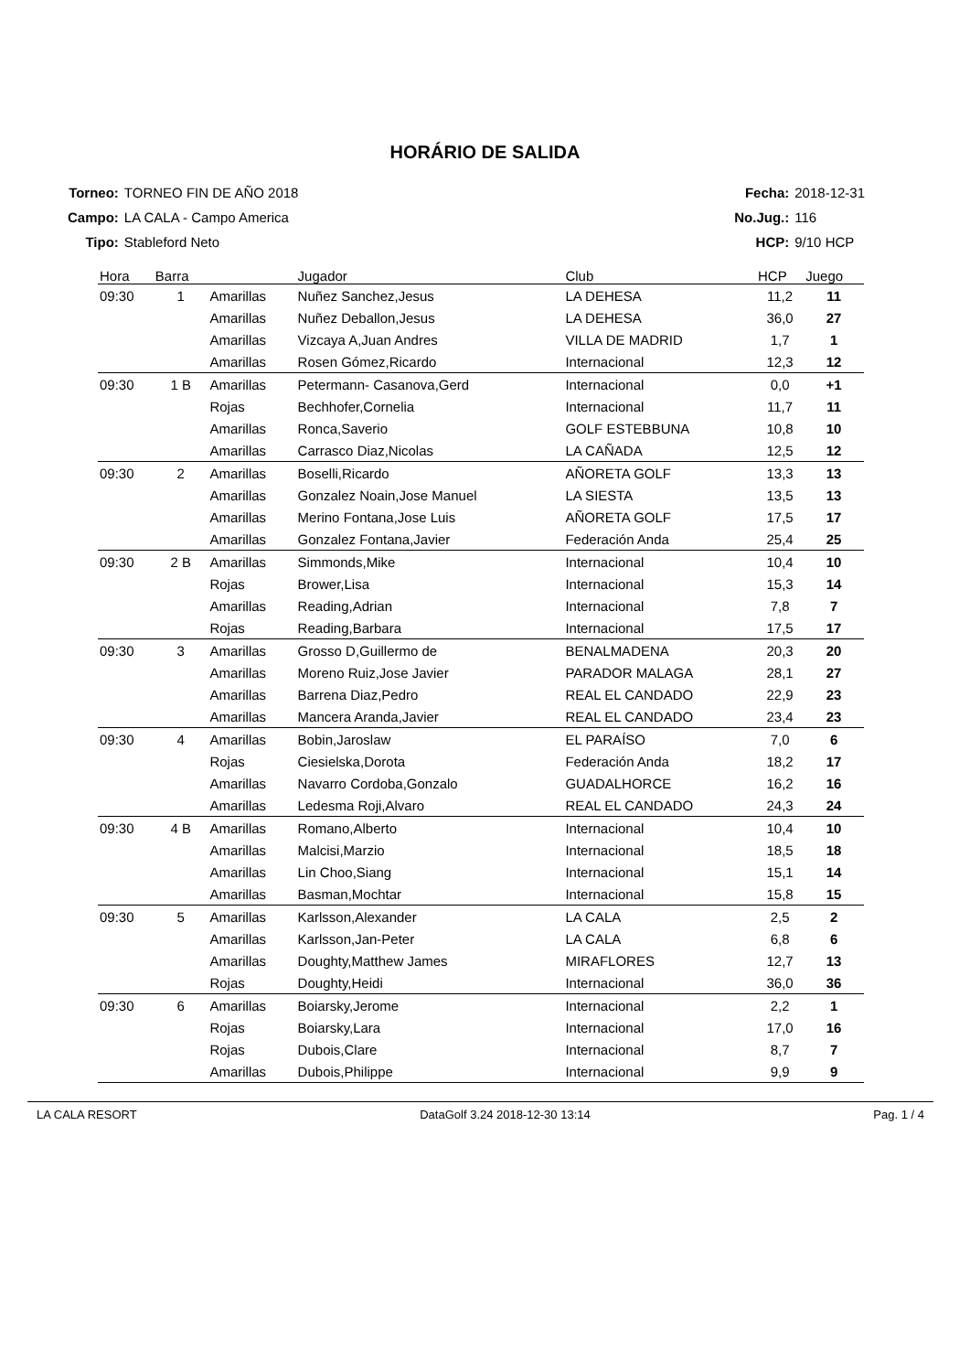HORÁRIO DE SALIDA
| Torneo: | TORNEO FIN DE AÑO 2018 |
| Campo: | LA CALA - Campo America |
| Tipo: | Stableford Neto |
| Fecha: | 2018-12-31 |
| No.Jug.: | 116 |
| HCP: | 9/10 HCP |
| Hora | Barra | | Jugador | Club | HCP | Juego |
| --- | --- | --- | --- | --- | --- | --- |
| 09:30 | 1 | Amarillas | Nuñez Sanchez,Jesus | LA DEHESA | 11,2 | 11 |
| | | Amarillas | Nuñez Deballon,Jesus | LA DEHESA | 36,0 | 27 |
| | | Amarillas | Vizcaya A,Juan Andres | VILLA DE MADRID | 1,7 | 1 |
| | | Amarillas | Rosen Gómez,Ricardo | Internacional | 12,3 | 12 |
| 09:30 | 1 B | Amarillas | Petermann- Casanova,Gerd | Internacional | 0,0 | +1 |
| | | Rojas | Bechhofer,Cornelia | Internacional | 11,7 | 11 |
| | | Amarillas | Ronca,Saverio | GOLF ESTEBBUNA | 10,8 | 10 |
| | | Amarillas | Carrasco Diaz,Nicolas | LA CAÑADA | 12,5 | 12 |
| 09:30 | 2 | Amarillas | Boselli,Ricardo | AÑORETA GOLF | 13,3 | 13 |
| | | Amarillas | Gonzalez Noain,Jose Manuel | LA SIESTA | 13,5 | 13 |
| | | Amarillas | Merino Fontana,Jose Luis | AÑORETA GOLF | 17,5 | 17 |
| | | Amarillas | Gonzalez Fontana,Javier | Federación Anda | 25,4 | 25 |
| 09:30 | 2 B | Amarillas | Simmonds,Mike | Internacional | 10,4 | 10 |
| | | Rojas | Brower,Lisa | Internacional | 15,3 | 14 |
| | | Amarillas | Reading,Adrian | Internacional | 7,8 | 7 |
| | | Rojas | Reading,Barbara | Internacional | 17,5 | 17 |
| 09:30 | 3 | Amarillas | Grosso D,Guillermo de | BENALMADENA | 20,3 | 20 |
| | | Amarillas | Moreno Ruiz,Jose Javier | PARADOR MALAGA | 28,1 | 27 |
| | | Amarillas | Barrena Diaz,Pedro | REAL EL CANDADO | 22,9 | 23 |
| | | Amarillas | Mancera Aranda,Javier | REAL EL CANDADO | 23,4 | 23 |
| 09:30 | 4 | Amarillas | Bobin,Jaroslaw | EL PARAÍSO | 7,0 | 6 |
| | | Rojas | Ciesielska,Dorota | Federación Anda | 18,2 | 17 |
| | | Amarillas | Navarro Cordoba,Gonzalo | GUADALHORCE | 16,2 | 16 |
| | | Amarillas | Ledesma Roji,Alvaro | REAL EL CANDADO | 24,3 | 24 |
| 09:30 | 4 B | Amarillas | Romano,Alberto | Internacional | 10,4 | 10 |
| | | Amarillas | Malcisi,Marzio | Internacional | 18,5 | 18 |
| | | Amarillas | Lin Choo,Siang | Internacional | 15,1 | 14 |
| | | Amarillas | Basman,Mochtar | Internacional | 15,8 | 15 |
| 09:30 | 5 | Amarillas | Karlsson,Alexander | LA CALA | 2,5 | 2 |
| | | Amarillas | Karlsson,Jan-Peter | LA CALA | 6,8 | 6 |
| | | Amarillas | Doughty,Matthew James | MIRAFLORES | 12,7 | 13 |
| | | Rojas | Doughty,Heidi | Internacional | 36,0 | 36 |
| 09:30 | 6 | Amarillas | Boiarsky,Jerome | Internacional | 2,2 | 1 |
| | | Rojas | Boiarsky,Lara | Internacional | 17,0 | 16 |
| | | Rojas | Dubois,Clare | Internacional | 8,7 | 7 |
| | | Amarillas | Dubois,Philippe | Internacional | 9,9 | 9 |
LA CALA RESORT DataGolf 3.24 2018-12-30 13:14 Pag. 1 / 4